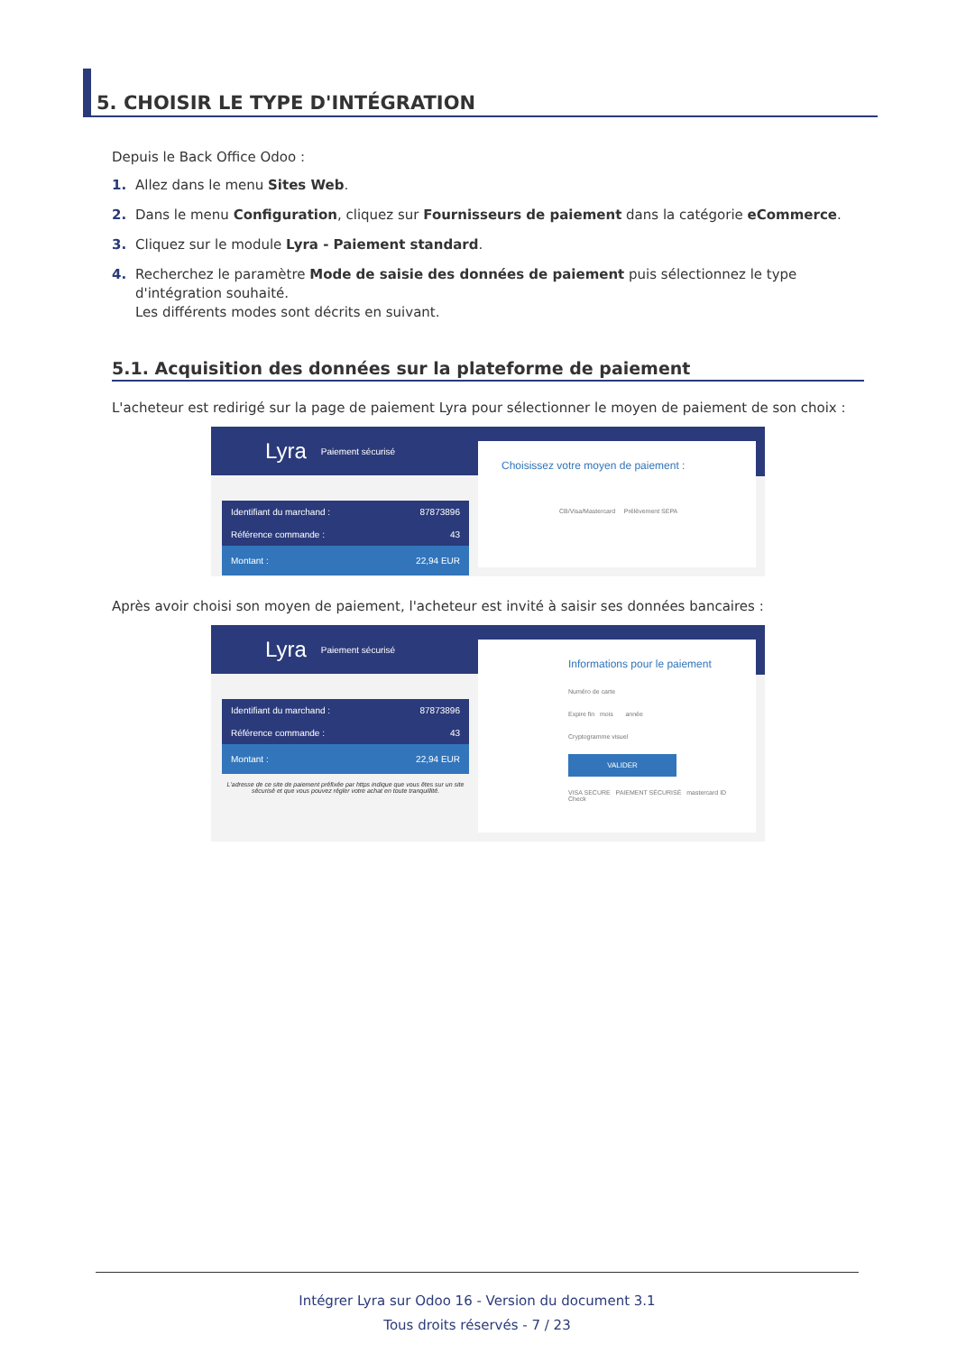5. CHOISIR LE TYPE D'INTÉGRATION
Depuis le Back Office Odoo :
1. Allez dans le menu Sites Web.
2. Dans le menu Configuration, cliquez sur Fournisseurs de paiement dans la catégorie eCommerce.
3. Cliquez sur le module Lyra - Paiement standard.
4. Recherchez le paramètre Mode de saisie des données de paiement puis sélectionnez le type d'intégration souhaité.
Les différents modes sont décrits en suivant.
5.1. Acquisition des données sur la plateforme de paiement
L'acheteur est redirigé sur la page de paiement Lyra pour sélectionner le moyen de paiement de son choix :
Lyra Paiement sécurisé
Identifiant du marchand : 87873896
Référence commande : 43
Montant : 22,94 EUR
Choisissez votre moyen de paiement :
CB/Visa/Mastercard Prélèvement SEPA
Après avoir choisi son moyen de paiement, l'acheteur est invité à saisir ses données bancaires :
Lyra Paiement sécurisé
Identifiant du marchand : 87873896
Référence commande : 43
Montant : 22,94 EUR
L'adresse de ce site de paiement préfixée par https indique que vous êtes sur un site sécurisé et que vous pouvez régler votre achat en toute tranquillité.
Informations pour le paiement
Numéro de carte
Expire fin mois année
Cryptogramme visuel
VALIDER
VISA SECURE PAIEMENT SÉCURISÉ mastercard ID Check
Intégrer Lyra sur Odoo 16 - Version du document 3.1
Tous droits réservés - 7 / 23